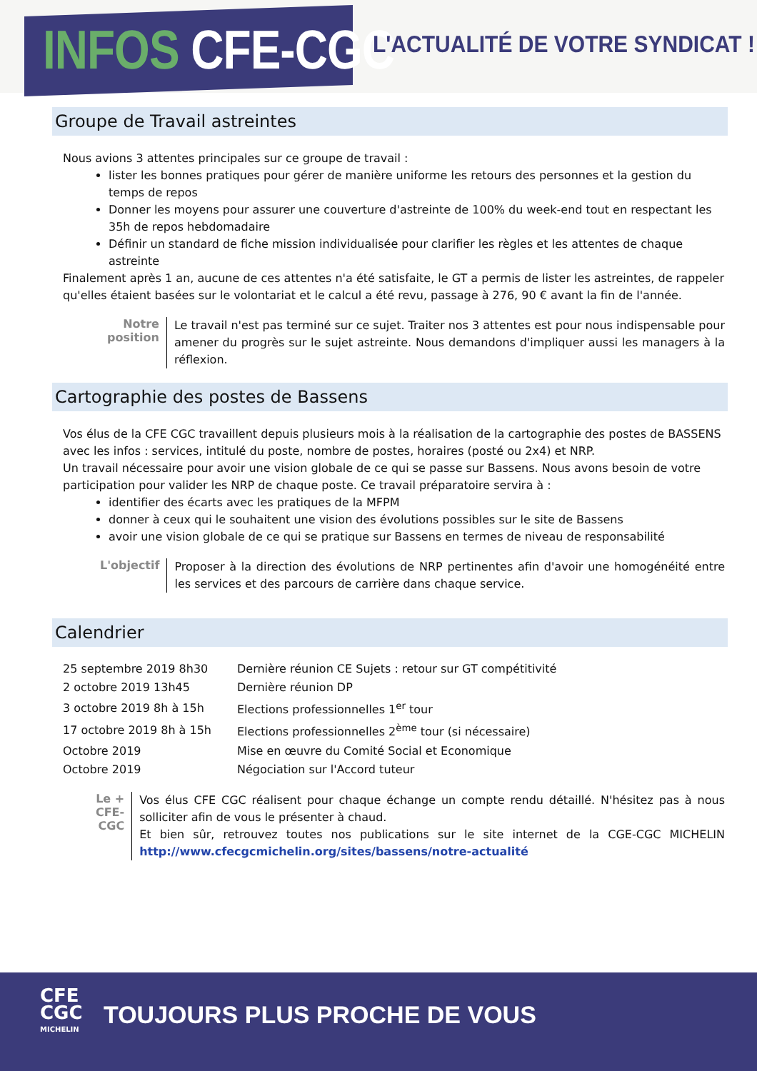INFOS CFE-CGC
L'ACTUALITÉ DE VOTRE SYNDICAT !
Groupe de Travail astreintes
Nous avions 3 attentes principales sur ce groupe de travail :
lister les bonnes pratiques pour gérer de manière uniforme les retours des personnes et la gestion du temps de repos
Donner les moyens pour assurer une couverture d'astreinte de 100% du week-end tout en respectant les 35h de repos hebdomadaire
Définir un standard de fiche mission individualisée pour clarifier les règles et les attentes de chaque astreinte
Finalement après 1 an, aucune de ces attentes n'a été satisfaite, le GT a permis de lister les astreintes, de rappeler qu'elles étaient basées sur le volontariat et le calcul a été revu, passage à 276, 90 € avant la fin de l'année.
Notre position
Le travail n'est pas terminé sur ce sujet. Traiter nos 3 attentes est pour nous indispensable pour amener du progrès sur le sujet astreinte. Nous demandons d'impliquer aussi les managers à la réflexion.
Cartographie des postes de Bassens
Vos élus de la CFE CGC travaillent depuis plusieurs mois à la réalisation de la cartographie des postes de BASSENS avec les infos : services, intitulé du poste, nombre de postes, horaires (posté ou 2x4) et NRP.
Un travail nécessaire pour avoir une vision globale de ce qui se passe sur Bassens. Nous avons besoin de votre participation pour valider les NRP de chaque poste. Ce travail préparatoire servira à :
identifier des écarts avec les pratiques de la MFPM
donner à ceux qui le souhaitent une vision des évolutions possibles sur le site de Bassens
avoir une vision globale de ce qui se pratique sur Bassens en termes de niveau de responsabilité
L'objectif
Proposer à la direction des évolutions de NRP pertinentes afin d'avoir une homogénéité entre les services et des parcours de carrière dans chaque service.
Calendrier
| 25 septembre 2019 8h30 | Dernière réunion CE Sujets : retour sur GT compétitivité |
| 2 octobre 2019 13h45 | Dernière réunion DP |
| 3 octobre 2019 8h à 15h | Elections professionnelles 1<sup>er</sup> tour |
| 17 octobre 2019 8h à 15h | Elections professionnelles 2<sup>ème</sup> tour (si nécessaire) |
| Octobre 2019 | Mise en œuvre du Comité Social et Economique |
| Octobre 2019 | Négociation sur l'Accord tuteur |
Le + CFE-CGC
Vos élus CFE CGC réalisent pour chaque échange un compte rendu détaillé. N'hésitez pas à nous solliciter afin de vous le présenter à chaud.
Et bien sûr, retrouvez toutes nos publications sur le site internet de la CGE-CGC MICHELIN http://www.cfecgcmichelin.org/sites/bassens/notre-actualité
CFE
CGC
MICHELIN
TOUJOURS PLUS PROCHE DE VOUS